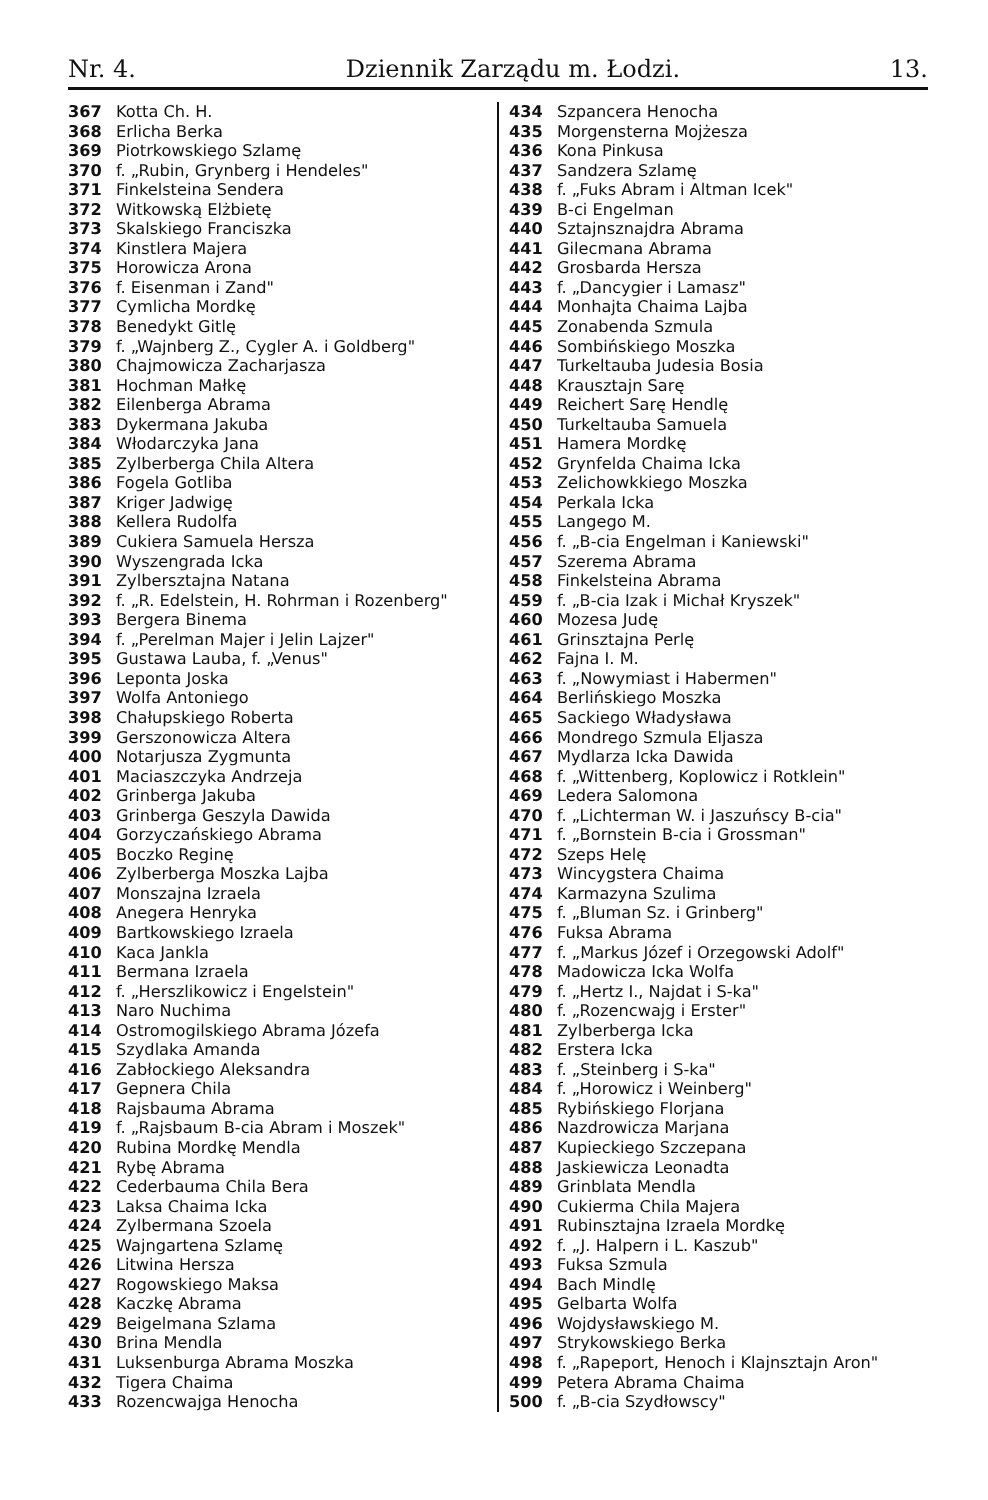Nr. 4. Dziennik Zarządu m. Łodzi. 13.
367 Kotta Ch. H.
368 Erlicha Berka
369 Piotrkowskiego Szlamę
370 f. „Rubin, Grynberg i Hendeles"
371 Finkelsteina Sendera
372 Witkowską Elżbietę
373 Skalskiego Franciszka
374 Kinstlera Majera
375 Horowicza Arona
376 f. Eisenman i Zand"
377 Cymlicha Mordkę
378 Benedykt Gitlę
379 f. „Wajnberg Z., Cygler A. i Goldberg"
380 Chajmowicza Zacharjasza
381 Hochman Małkę
382 Eilenberga Abrama
383 Dykermana Jakuba
384 Włodarczyka Jana
385 Zylberberga Chila Altera
386 Fogela Gotliba
387 Kriger Jadwigę
388 Kellera Rudolfa
389 Cukiera Samuela Hersza
390 Wyszengrada Icka
391 Zylbersztajna Natana
392 f. „R. Edelstein, H. Rohrman i Rozenberg"
393 Bergera Binema
394 f. „Perelman Majer i Jelin Lajzer"
395 Gustawa Lauba, f. „Venus"
396 Leponta Joska
397 Wolfa Antoniego
398 Chałupskiego Roberta
399 Gerszonowicza Altera
400 Notarjusza Zygmunta
401 Maciaszczyka Andrzeja
402 Grinberga Jakuba
403 Grinberga Geszyla Dawida
404 Gorzyczańskiego Abrama
405 Boczko Reginę
406 Zylberberga Moszka Lajba
407 Monszajna Izraela
408 Anegera Henryka
409 Bartkowskiego Izraela
410 Kaca Jankla
411 Bermana Izraela
412 f. „Herszlikowicz i Engelstein"
413 Naro Nuchima
414 Ostromogilskiego Abrama Józefa
415 Szydlaka Amanda
416 Zabłockiego Aleksandra
417 Gepnera Chila
418 Rajsbauma Abrama
419 f. „Rajsbaum B-cia Abram i Moszek"
420 Rubina Mordkę Mendla
421 Rybę Abrama
422 Cederbauma Chila Bera
423 Laksa Chaima Icka
424 Zylbermana Szoela
425 Wajngartena Szlamę
426 Litwina Hersza
427 Rogowskiego Maksa
428 Kaczkę Abrama
429 Beigelmana Szlama
430 Brina Mendla
431 Luksenburga Abrama Moszka
432 Tigera Chaima
433 Rozencwajga Henocha
434 Szpancera Henocha
435 Morgensterna Mojżesza
436 Kona Pinkusa
437 Sandzera Szlamę
438 f. „Fuks Abram i Altman Icek"
439 B-ci Engelman
440 Sztajnsznajdra Abrama
441 Gilecmana Abrama
442 Grosbarda Hersza
443 f. „Dancygier i Lamasz"
444 Monhajta Chaima Lajba
445 Zonabenda Szmula
446 Sombińskiego Moszka
447 Turkeltauba Judesia Bosia
448 Krausztajn Sarę
449 Reichert Sarę Hendlę
450 Turkeltauba Samuela
451 Hamera Mordkę
452 Grynfelda Chaima Icka
453 Zelichowkkiego Moszka
454 Perkala Icka
455 Langego M.
456 f. „B-cia Engelman i Kaniewski"
457 Szerema Abrama
458 Finkelsteina Abrama
459 f. „B-cia Izak i Michał Kryszek"
460 Mozesa Judę
461 Grinsztajna Perlę
462 Fajna I. M.
463 f. „Nowymiast i Habermen"
464 Berlińskiego Moszka
465 Sackiego Władysława
466 Mondrego Szmula Eljasza
467 Mydlarza Icka Dawida
468 f. „Wittenberg, Koplowicz i Rotklein"
469 Ledera Salomona
470 f. „Lichterman W. i Jaszuńscy B-cia"
471 f. „Bornstein B-cia i Grossman"
472 Szeps Helę
473 Wincygstera Chaima
474 Karmazyna Szulima
475 f. „Bluman Sz. i Grinberg"
476 Fuksa Abrama
477 f. „Markus Józef i Orzegowski Adolf"
478 Madowicza Icka Wolfa
479 f. „Hertz I., Najdat i S-ka"
480 f. „Rozencwajg i Erster"
481 Zylberberga Icka
482 Erstera Icka
483 f. „Steinberg i S-ka"
484 f. „Horowicz i Weinberg"
485 Rybińskiego Florjana
486 Nazdrowicza Marjana
487 Kupieckiego Szczepana
488 Jaskiewicza Leonadta
489 Grinblata Mendla
490 Cukierma Chila Majera
491 Rubinsztajna Izraela Mordkę
492 f. „J. Halpern i L. Kaszub"
493 Fuksa Szmula
494 Bach Mindlę
495 Gelbarta Wolfa
496 Wojdysławskiego M.
497 Strykowskiego Berka
498 f. „Rapeport, Henoch i Klajnsztajn Aron"
499 Petera Abrama Chaima
500 f. „B-cia Szydłowscy"